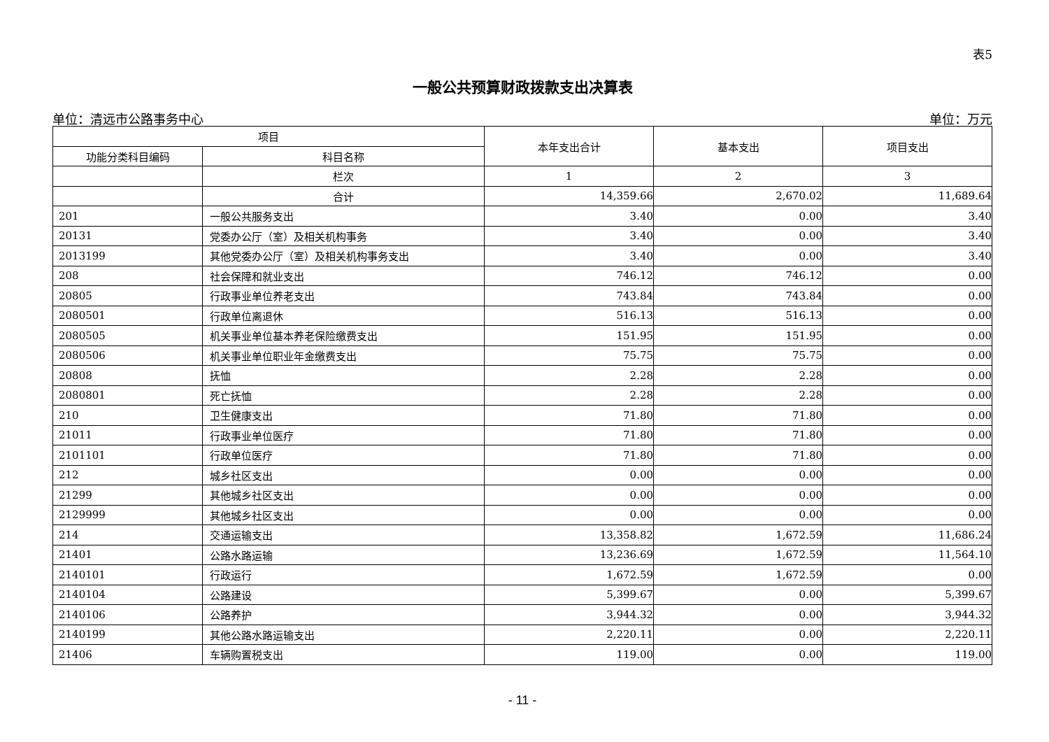表5
一般公共预算财政拨款支出决算表
单位：清远市公路事务中心 单位：万元
| 项目 | | 本年支出合计 | 基本支出 | 项目支出 |
| --- | --- | --- | --- | --- |
| 功能分类科目编码 | 科目名称 | | | |
| | 栏次 | 1 | 2 | 3 |
| | 合计 | 14,359.66 | 2,670.02 | 11,689.64 |
| 201 | 一般公共服务支出 | 3.40 | 0.00 | 3.40 |
| 20131 | 党委办公厅（室）及相关机构事务 | 3.40 | 0.00 | 3.40 |
| 2013199 | 其他党委办公厅（室）及相关机构事务支出 | 3.40 | 0.00 | 3.40 |
| 208 | 社会保障和就业支出 | 746.12 | 746.12 | 0.00 |
| 20805 | 行政事业单位养老支出 | 743.84 | 743.84 | 0.00 |
| 2080501 | 行政单位离退休 | 516.13 | 516.13 | 0.00 |
| 2080505 | 机关事业单位基本养老保险缴费支出 | 151.95 | 151.95 | 0.00 |
| 2080506 | 机关事业单位职业年金缴费支出 | 75.75 | 75.75 | 0.00 |
| 20808 | 抚恤 | 2.28 | 2.28 | 0.00 |
| 2080801 | 死亡抚恤 | 2.28 | 2.28 | 0.00 |
| 210 | 卫生健康支出 | 71.80 | 71.80 | 0.00 |
| 21011 | 行政事业单位医疗 | 71.80 | 71.80 | 0.00 |
| 2101101 | 行政单位医疗 | 71.80 | 71.80 | 0.00 |
| 212 | 城乡社区支出 | 0.00 | 0.00 | 0.00 |
| 21299 | 其他城乡社区支出 | 0.00 | 0.00 | 0.00 |
| 2129999 | 其他城乡社区支出 | 0.00 | 0.00 | 0.00 |
| 214 | 交通运输支出 | 13,358.82 | 1,672.59 | 11,686.24 |
| 21401 | 公路水路运输 | 13,236.69 | 1,672.59 | 11,564.10 |
| 2140101 | 行政运行 | 1,672.59 | 1,672.59 | 0.00 |
| 2140104 | 公路建设 | 5,399.67 | 0.00 | 5,399.67 |
| 2140106 | 公路养护 | 3,944.32 | 0.00 | 3,944.32 |
| 2140199 | 其他公路水路运输支出 | 2,220.11 | 0.00 | 2,220.11 |
| 21406 | 车辆购置税支出 | 119.00 | 0.00 | 119.00 |
- 11 -